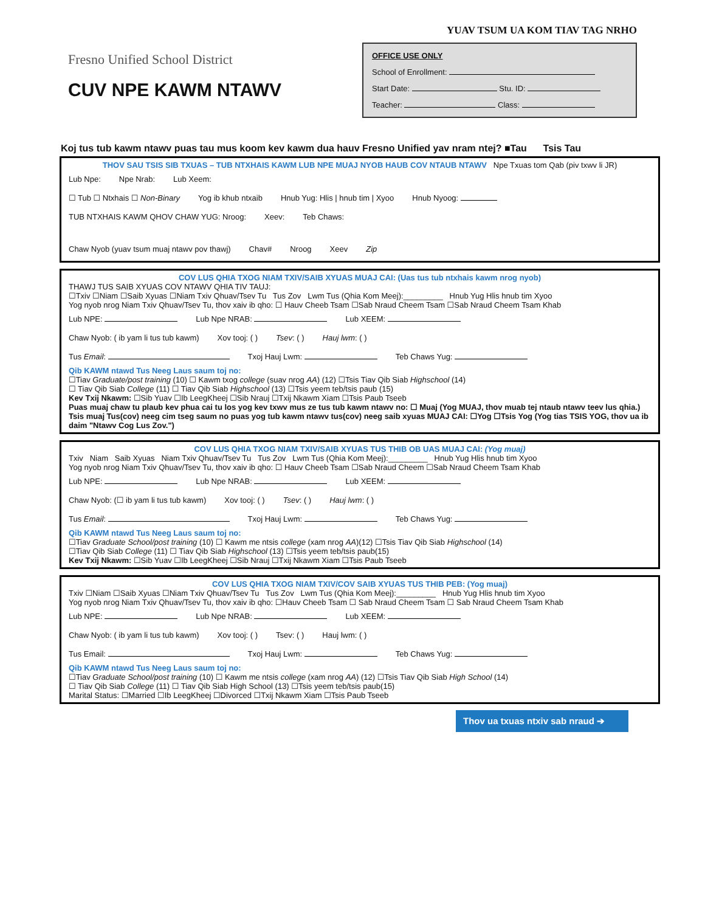Fresno Unified School District
CUV NPE KAWM NTAWV
YUAV TSUM UA KOM TIAV TAG NRHO
OFFICE USE ONLY
School of Enrollment:
Start Date: Stu. ID:
Teacher: Class:
Koj tus tub kawm ntawv puas tau mus koom kev kawm dua hauv Fresno Unified yav nram ntej? ■Tau Tsis Tau
THOV SAU TSIS SIB TXUAS – TUB NTXHAIS KAWM LUB NPE MUAJ NYOB HAUB COV NTAUB NTAWV Npe Txuas tom Qab (piv txwv li JR)
Lub Npe: Npe Nrab: Lub Xeem:
☐ Tub ☐ Ntxhais ☐ Non-Binary Yog ib khub ntxaib Hnub Yug: Hlis | hnub tim | Xyoo Hnub Nyoog:
TUB NTXHAIS KAWM QHOV CHAW YUG: Nroog: Xeev: Teb Chaws:
Chaw Nyob (yuav tsum muaj ntawv pov thawj) Chav# Nroog Xeev Zip
COV LUS QHIA TXOG NIAM TXIV/SAIB XYUAS MUAJ CAI: (Uas tus tub ntxhais kawm nrog nyob)
THAWJ TUS SAIB XYUAS COV NTAWV QHIA TIV TAUJ:
☐Txiv ☐Niam ☐Saib Xyuas ☐Niam Txiv Qhuav/Tsev Tu Tus Zov Lwm Tus (Qhia Kom Meej):_________ Hnub Yug Hlis hnub tim Xyoo
Yog nyob nrog Niam Txiv Qhuav/Tsev Tu, thov xaiv ib qho: ☐ Hauv Cheeb Tsam ☐Sab Nraud Cheem Tsam ☐Sab Nraud Cheem Tsam Khab
Lub NPE: Lub Npe NRAB: Lub XEEM:
Chaw Nyob: ( ib yam li tus tub kawm) Xov tooj: ( ) Tsev: ( ) Hauj lwm: ( )
Tus Email: Txoj Hauj Lwm: Teb Chaws Yug:
Qib KAWM ntawd Tus Neeg Laus saum toj no:
☐Tiav Graduate/post training (10) ☐ Kawm txog college (suav nrog AA) (12) ☐Tsis Tiav Qib Siab Highschool (14)
☐ Tiav Qib Siab College (11) ☐ Tiav Qib Siab Highschool (13) ☐Tsis yeem teb/tsis paub (15)
Kev Txij Nkawm: ☐Sib Yuav ☐Ib LeegKheej ☐Sib Nrauj ☐Txij Nkawm Xiam ☐Tsis Paub Tseeb
Puas muaj chaw tu plaub kev phua cai tu los yog kev txwv mus ze tus tub kawm ntawv no: ☐ Muaj (Yog MUAJ, thov muab tej ntaub ntawv teev lus qhia.) Tsis muaj Tus(cov) neeg cim tseg saum no puas yog tub kawm ntawv tus(cov) neeg saib xyuas MUAJ CAI: ☐Yog ☐Tsis Yog (Yog tias TSIS YOG, thov ua ib daim "Ntawv Cog Lus Zov.")
COV LUS QHIA TXOG NIAM TXIV/SAIB XYUAS TUS THIB OB UAS MUAJ CAI: (Yog muaj)
Txiv Niam Saib Xyuas Niam Txiv Qhuav/Tsev Tu Tus Zov Lwm Tus (Qhia Kom Meej):_________ Hnub Yug Hlis hnub tim Xyoo
Yog nyob nrog Niam Txiv Qhuav/Tsev Tu, thov xaiv ib qho: ☐ Hauv Cheeb Tsam ☐Sab Nraud Cheem ☐Sab Nraud Cheem Tsam Khab
Lub NPE: Lub Npe NRAB: Lub XEEM:
Chaw Nyob: (☐ ib yam li tus tub kawm) Xov tooj: ( ) Tsev: ( ) Hauj lwm: ( )
Tus Email: Txoj Hauj Lwm: Teb Chaws Yug:
Qib KAWM ntawd Tus Neeg Laus saum toj no:
☐Tiav Graduate School/post training (10) ☐ Kawm me ntsis college (xam nrog AA)(12) ☐Tsis Tiav Qib Siab Highschool (14)
☐Tiav Qib Siab College (11) ☐ Tiav Qib Siab Highschool (13) ☐Tsis yeem teb/tsis paub(15)
Kev Txij Nkawm: ☐Sib Yuav ☐Ib LeegKheej ☐Sib Nrauj ☐Txij Nkawm Xiam ☐Tsis Paub Tseeb
COV LUS QHIA TXOG NIAM TXIV/COV SAIB XYUAS TUS THIB PEB: (Yog muaj)
Txiv ☐Niam ☐Saib Xyuas ☐Niam Txiv Qhuav/Tsev Tu Tus Zov Lwm Tus (Qhia Kom Meej):_________ Hnub Yug Hlis hnub tim Xyoo
Yog nyob nrog Niam Txiv Qhuav/Tsev Tu, thov xaiv ib qho: ☐Hauv Cheeb Tsam ☐ Sab Nraud Cheem Tsam ☐ Sab Nraud Cheem Tsam Khab
Lub NPE: Lub Npe NRAB: Lub XEEM:
Chaw Nyob: ( ib yam li tus tub kawm) Xov tooj: ( ) Tsev: ( ) Hauj lwm: ( )
Tus Email: Txoj Hauj Lwm: Teb Chaws Yug:
Qib KAWM ntawd Tus Neeg Laus saum toj no:
☐Tiav Graduate School/post training (10) ☐ Kawm me ntsis college (xam nrog AA) (12) ☐Tsis Tiav Qib Siab High School (14)
☐ Tiav Qib Siab College (11) ☐ Tiav Qib Siab High School (13) ☐Tsis yeem teb/tsis paub(15)
Marital Status: ☐Married ☐Ib LeegKheej ☐Divorced ☐Txij Nkawm Xiam ☐Tsis Paub Tseeb
Thov ua txuas ntxiv sab nraud ➔